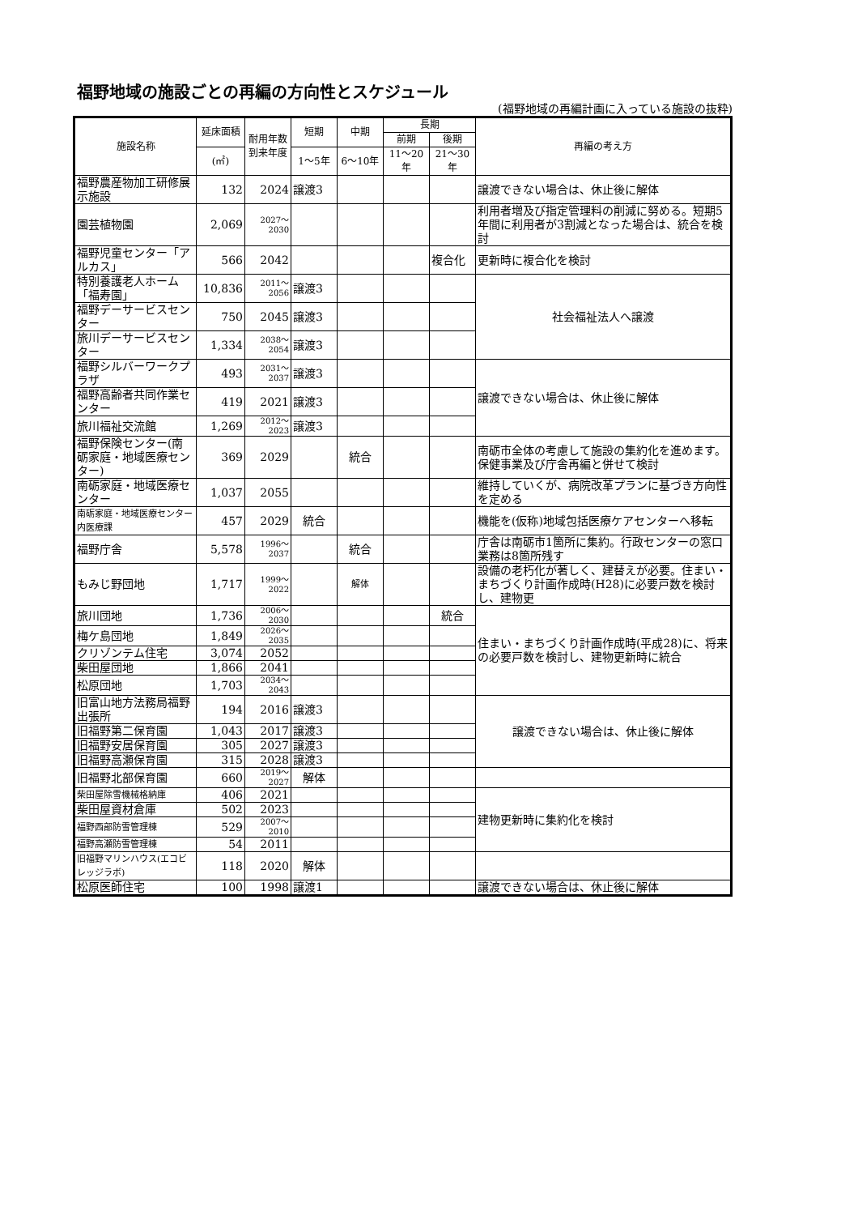福野地域の施設ごとの再編の方向性とスケジュール
(福野地域の再編計画に入っている施設の抜粋)
| 施設名称 | 延床面積 | 耐用年数到来年度 | 短期 | 中期 | 長期 | | 再編の考え方 |
| --- | --- | --- | --- | --- | --- | --- | --- |
| | | | | | 前期 | 後期 | |
| | (㎡) | | 1～5年 | 6～10年 | 11～20年 | 21～30年 | |
| 福野農産物加工研修展示施設 | 132 | 2024 | 譲渡3 | | | | 譲渡できない場合は、休止後に解体 |
| 園芸植物園 | 2,069 | 2027～ 2030 | | | | | 利用者増及び指定管理料の削減に努める。短期5年間に利用者が3割減となった場合は、統合を検討 |
| 福野児童センター「アルカス」 | 566 | 2042 | | | | 複合化 | 更新時に複合化を検討 |
| 特別養護老人ホーム「福寿園」 | 10,836 | 2011～ 2056 | 譲渡3 | | | | 社会福祉法人へ譲渡 |
| 福野デーサービスセンター | 750 | 2045 | 譲渡3 | | | | |
| 旅川デーサービスセンター | 1,334 | 2038～ 2054 | 譲渡3 | | | | |
| 福野シルバーワークプラザ | 493 | 2031～ 2037 | 譲渡3 | | | | 譲渡できない場合は、休止後に解体 |
| 福野高齢者共同作業センター | 419 | 2021 | 譲渡3 | | | | |
| 旅川福祉交流館 | 1,269 | 2012～ 2023 | 譲渡3 | | | | |
| 福野保険センター(南砺家庭・地域医療センター) | 369 | 2029 | | 統合 | | | 南砺市全体の考慮して施設の集約化を進めます。保健事業及び庁舎再編と併せて検討 |
| 南砺家庭・地域医療センター | 1,037 | 2055 | | | | | 維持していくが、病院改革プランに基づき方向性を定める |
| 南砺家庭・地域医療センター内医療課 | 457 | 2029 | 統合 | | | | 機能を(仮称)地域包括医療ケアセンターへ移転 |
| 福野庁舎 | 5,578 | 1996～ 2037 | | 統合 | | | 庁舎は南砺市1箇所に集約。行政センターの窓口業務は8箇所残す |
| もみじ野団地 | 1,717 | 1999～ 2022 | | 解体 | | | 設備の老朽化が著しく、建替えが必要。住まい・まちづくり計画作成時(H28)に必要戸数を検討し、建物更 |
| 旅川団地 | 1,736 | 2006～ 2030 | | | | 統合 | 住まい・まちづくり計画作成時(平成28)に、将来の必要戸数を検討し、建物更新時に統合 |
| 梅ケ島団地 | 1,849 | 2026～ 2035 | | | | | |
| クリゾンテム住宅 | 3,074 | 2052 | | | | | |
| 柴田屋団地 | 1,866 | 2041 | | | | | |
| 松原団地 | 1,703 | 2034～ 2043 | | | | | |
| 旧富山地方法務局福野出張所 | 194 | 2016 | 譲渡3 | | | | 譲渡できない場合は、休止後に解体 |
| 旧福野第二保育園 | 1,043 | 2017 | 譲渡3 | | | | |
| 旧福野安居保育園 | 305 | 2027 | 譲渡3 | | | | |
| 旧福野高瀬保育園 | 315 | 2028 | 譲渡3 | | | | |
| 旧福野北部保育園 | 660 | 2019～ 2027 | 解体 | | | | |
| 柴田屋除雪機械格納庫 | 406 | 2021 | | | | | 建物更新時に集約化を検討 |
| 柴田屋資材倉庫 | 502 | 2023 | | | | | |
| 福野西部防雪管理棟 | 529 | 2007～ 2010 | | | | | |
| 福野高瀬防雪管理棟 | 54 | 2011 | | | | | |
| 旧福野マリンハウス(エコビレッジラボ) | 118 | 2020 | 解体 | | | | |
| 松原医師住宅 | 100 | 1998 | 譲渡1 | | | | 譲渡できない場合は、休止後に解体 |